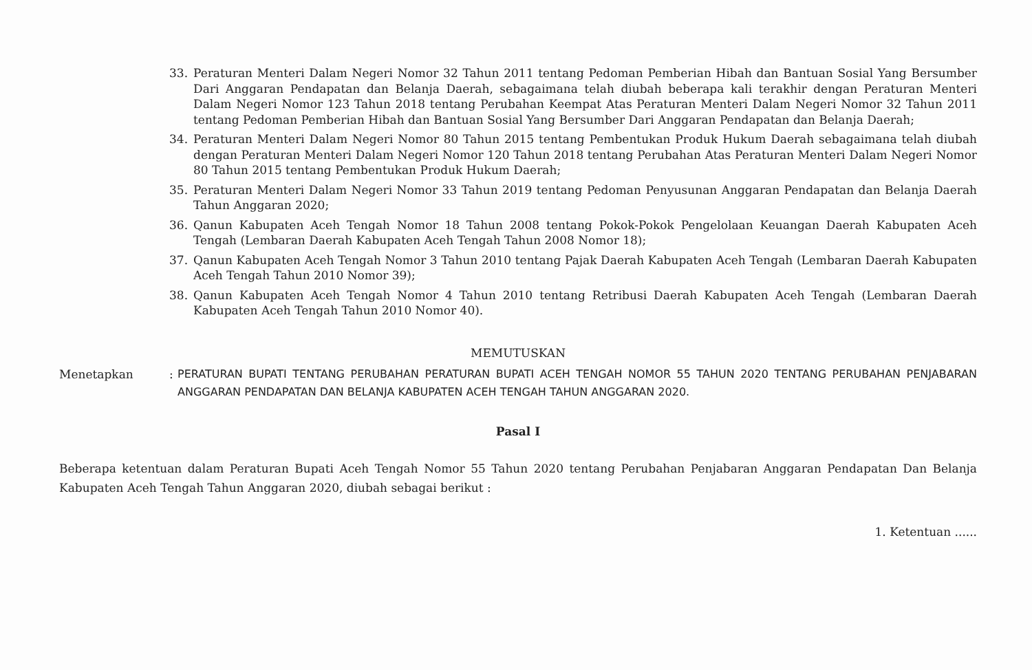33. Peraturan Menteri Dalam Negeri Nomor 32 Tahun 2011 tentang Pedoman Pemberian Hibah dan Bantuan Sosial Yang Bersumber Dari Anggaran Pendapatan dan Belanja Daerah, sebagaimana telah diubah beberapa kali terakhir dengan Peraturan Menteri Dalam Negeri Nomor 123 Tahun 2018 tentang Perubahan Keempat Atas Peraturan Menteri Dalam Negeri Nomor 32 Tahun 2011 tentang Pedoman Pemberian Hibah dan Bantuan Sosial Yang Bersumber Dari Anggaran Pendapatan dan Belanja Daerah;
34. Peraturan Menteri Dalam Negeri Nomor 80 Tahun 2015 tentang Pembentukan Produk Hukum Daerah sebagaimana telah diubah dengan Peraturan Menteri Dalam Negeri Nomor 120 Tahun 2018 tentang Perubahan Atas Peraturan Menteri Dalam Negeri Nomor 80 Tahun 2015 tentang Pembentukan Produk Hukum Daerah;
35. Peraturan Menteri Dalam Negeri Nomor 33 Tahun 2019 tentang Pedoman Penyusunan Anggaran Pendapatan dan Belanja Daerah Tahun Anggaran 2020;
36. Qanun Kabupaten Aceh Tengah Nomor 18 Tahun 2008 tentang Pokok-Pokok Pengelolaan Keuangan Daerah Kabupaten Aceh Tengah (Lembaran Daerah Kabupaten Aceh Tengah Tahun 2008 Nomor 18);
37. Qanun Kabupaten Aceh Tengah Nomor 3 Tahun 2010 tentang Pajak Daerah Kabupaten Aceh Tengah (Lembaran Daerah Kabupaten Aceh Tengah Tahun 2010 Nomor 39);
38. Qanun Kabupaten Aceh Tengah Nomor 4 Tahun 2010 tentang Retribusi Daerah Kabupaten Aceh Tengah (Lembaran Daerah Kabupaten Aceh Tengah Tahun 2010 Nomor 40).
MEMUTUSKAN
Menetapkan: PERATURAN BUPATI TENTANG PERUBAHAN PERATURAN BUPATI ACEH TENGAH NOMOR 55 TAHUN 2020 TENTANG PERUBAHAN PENJABARAN ANGGARAN PENDAPATAN DAN BELANJA KABUPATEN ACEH TENGAH TAHUN ANGGARAN 2020.
Pasal I
Beberapa ketentuan dalam Peraturan Bupati Aceh Tengah Nomor 55 Tahun 2020 tentang Perubahan Penjabaran Anggaran Pendapatan Dan Belanja Kabupaten Aceh Tengah Tahun Anggaran 2020, diubah sebagai berikut :
1. Ketentuan ......